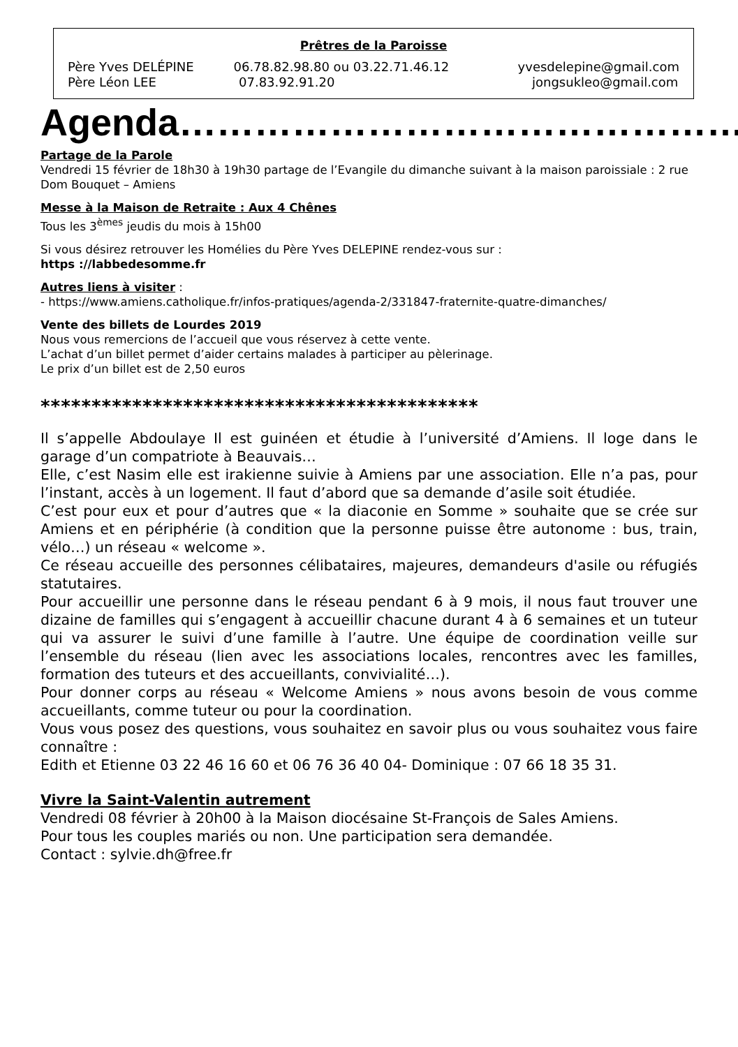Prêtres de la Paroisse
Père Yves DELÉPINE 06.78.82.98.80 ou 03.22.71.46.12 yvesdelepine@gmail.com
Père Léon LEE 07.83.92.91.20 jongsukleo@gmail.com
Agenda………………………………………
Partage de la Parole
Vendredi 15 février de 18h30 à 19h30 partage de l’Evangile du dimanche suivant à la maison paroissiale : 2 rue Dom Bouquet – Amiens
Messe à la Maison de Retraite : Aux 4 Chênes
Tous les 3<sup>èmes</sup> jeudis du mois à 15h00
Si vous désirez retrouver les Homélies du Père Yves DELEPINE rendez-vous sur :
https ://labbedesomme.fr
Autres liens à visiter :
- https://www.amiens.catholique.fr/infos-pratiques/agenda-2/331847-fraternite-quatre-dimanches/
Vente des billets de Lourdes 2019
Nous vous remercions de l’accueil que vous réservez à cette vente.
L’achat d’un billet permet d’aider certains malades à participer au pèlerinage.
Le prix d’un billet est de 2,50 euros
*******************************************
Il s’appelle Abdoulaye Il est guinéen et étudie à l’université d’Amiens. Il loge dans le garage d’un compatriote à Beauvais…
Elle, c’est Nasim elle est irakienne suivie à Amiens par une association. Elle n’a pas, pour l’instant, accès à un logement. Il faut d’abord que sa demande d’asile soit étudiée.
C’est pour eux et pour d’autres que « la diaconie en Somme » souhaite que se crée sur Amiens et en périphérie (à condition que la personne puisse être autonome : bus, train, vélo…) un réseau « welcome ».
Ce réseau accueille des personnes célibataires, majeures, demandeurs d'asile ou réfugiés statutaires.
Pour accueillir une personne dans le réseau pendant 6 à 9 mois, il nous faut trouver une dizaine de familles qui s’engagent à accueillir chacune durant 4 à 6 semaines et un tuteur qui va assurer le suivi d’une famille à l’autre. Une équipe de coordination veille sur l’ensemble du réseau (lien avec les associations locales, rencontres avec les familles, formation des tuteurs et des accueillants, convivialité…).
Pour donner corps au réseau « Welcome Amiens » nous avons besoin de vous comme accueillants, comme tuteur ou pour la coordination.
Vous vous posez des questions, vous souhaitez en savoir plus ou vous souhaitez vous faire connaître :
Edith et Etienne 03 22 46 16 60 et 06 76 36 40 04- Dominique : 07 66 18 35 31.
Vivre la Saint-Valentin autrement
Vendredi 08 février à 20h00 à la Maison diocésaine St-François de Sales Amiens.
Pour tous les couples mariés ou non. Une participation sera demandée.
Contact : sylvie.dh@free.fr